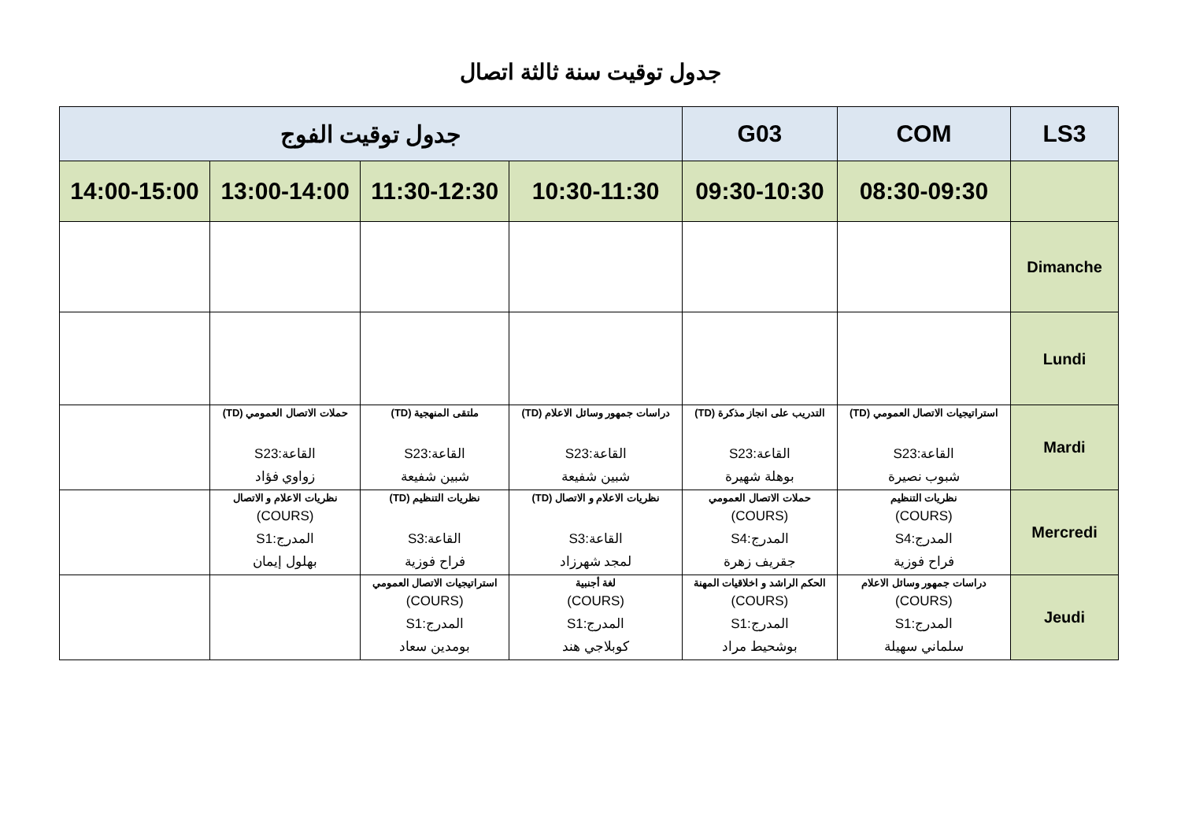جدول توقيت سنة ثالثة اتصال
| LS3 | COM | G03 | جدول توقيت الفوج | | | |
| --- | --- | --- | --- | --- | --- | --- |
| | 08:30-09:30 | 09:30-10:30 | 10:30-11:30 | 11:30-12:30 | 13:00-14:00 | 14:00-15:00 |
| Dimanche | | | | | | |
| Lundi | | | | | | |
| Mardi | استراتيجيات الاتصال العمومي (TD) القاعة:S23 شبوب نصيرة | التدريب على انجاز مذكرة (TD) القاعة:S23 بوهلة شهيرة | دراسات جمهور وسائل الاعلام (TD) القاعة:S23 شبين شفيعة | ملتقى المنهجية (TD) القاعة:S23 شبين شفيعة | حملات الاتصال العمومي (TD) القاعة:S23 زواوي فؤاد | |
| Mercredi | نظريات التنظيم (COURS) المدرج:S4 فراح فوزية | حملات الاتصال العمومي (COURS) المدرج:S4 جقريف زهرة | نظريات الاعلام و الاتصال (TD) القاعة:S3 لمجد شهرزاد | نظريات التنظيم (TD) القاعة:S3 فراح فوزية | نظريات الاعلام و الاتصال (COURS) المدرج:S1 بهلول إيمان | |
| Jeudi | دراسات جمهور وسائل الاعلام (COURS) المدرج:S1 سلماني سهيلة | الحكم الراشد و اخلاقيات المهنة (COURS) المدرج:S1 بوشحيط مراد | لغة أجنبية (COURS) المدرج:S1 كوبلاجي هند | استراتيجيات الاتصال العمومي (COURS) المدرج:S1 بومدين سعاد | | |